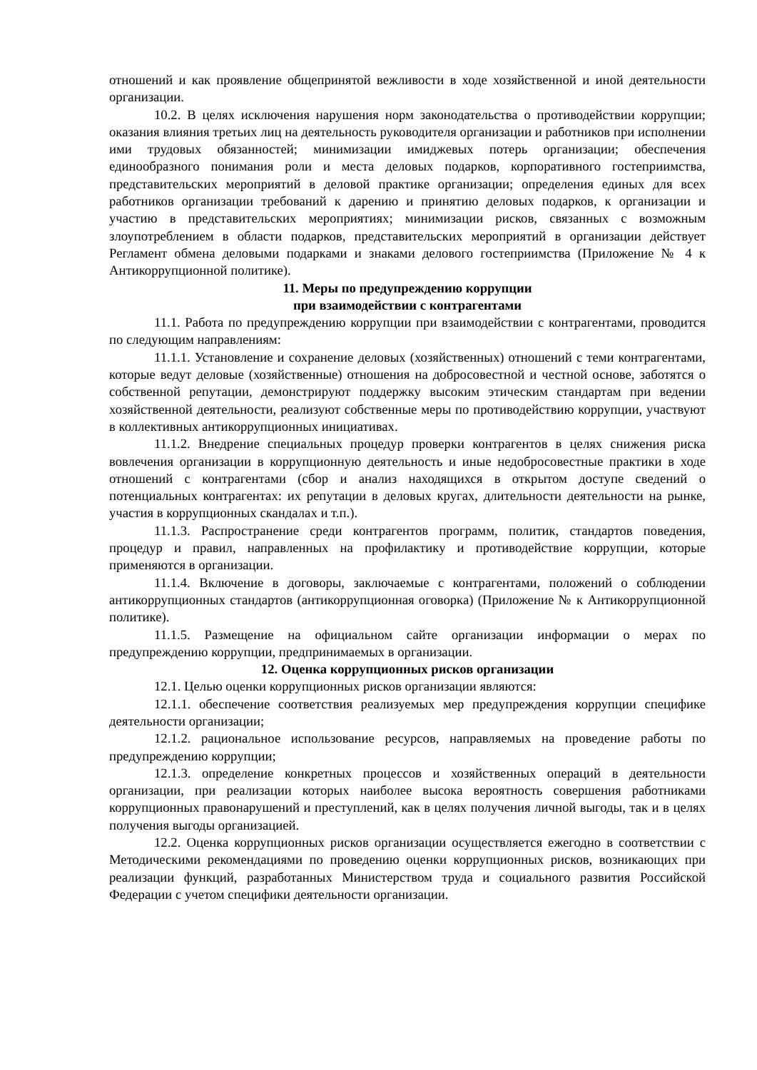отношений и как проявление общепринятой вежливости в ходе хозяйственной и иной деятельности организации.
10.2. В целях исключения нарушения норм законодательства о противодействии коррупции; оказания влияния третьих лиц на деятельность руководителя организации и работников при исполнении ими трудовых обязанностей; минимизации имиджевых потерь организации; обеспечения единообразного понимания роли и места деловых подарков, корпоративного гостеприимства, представительских мероприятий в деловой практике организации; определения единых для всех работников организации требований к дарению и принятию деловых подарков, к организации и участию в представительских мероприятиях; минимизации рисков, связанных с возможным злоупотреблением в области подарков, представительских мероприятий в организации действует Регламент обмена деловыми подарками и знаками делового гостеприимства (Приложение № 4 к Антикоррупционной политике).
11. Меры по предупреждению коррупции
при взаимодействии с контрагентами
11.1. Работа по предупреждению коррупции при взаимодействии с контрагентами, проводится по следующим направлениям:
11.1.1. Установление и сохранение деловых (хозяйственных) отношений с теми контрагентами, которые ведут деловые (хозяйственные) отношения на добросовестной и честной основе, заботятся о собственной репутации, демонстрируют поддержку высоким этическим стандартам при ведении хозяйственной деятельности, реализуют собственные меры по противодействию коррупции, участвуют в коллективных антикоррупционных инициативах.
11.1.2. Внедрение специальных процедур проверки контрагентов в целях снижения риска вовлечения организации в коррупционную деятельность и иные недобросовестные практики в ходе отношений с контрагентами (сбор и анализ находящихся в открытом доступе сведений о потенциальных контрагентах: их репутации в деловых кругах, длительности деятельности на рынке, участия в коррупционных скандалах и т.п.).
11.1.3. Распространение среди контрагентов программ, политик, стандартов поведения, процедур и правил, направленных на профилактику и противодействие коррупции, которые применяются в организации.
11.1.4. Включение в договоры, заключаемые с контрагентами, положений о соблюдении антикоррупционных стандартов (антикоррупционная оговорка) (Приложение № к Антикоррупционной политике).
11.1.5. Размещение на официальном сайте организации информации о мерах по предупреждению коррупции, предпринимаемых в организации.
12. Оценка коррупционных рисков организации
12.1. Целью оценки коррупционных рисков организации являются:
12.1.1. обеспечение соответствия реализуемых мер предупреждения коррупции специфике деятельности организации;
12.1.2. рациональное использование ресурсов, направляемых на проведение работы по предупреждению коррупции;
12.1.3. определение конкретных процессов и хозяйственных операций в деятельности организации, при реализации которых наиболее высока вероятность совершения работниками коррупционных правонарушений и преступлений, как в целях получения личной выгоды, так и в целях получения выгоды организацией.
12.2. Оценка коррупционных рисков организации осуществляется ежегодно в соответствии с Методическими рекомендациями по проведению оценки коррупционных рисков, возникающих при реализации функций, разработанных Министерством труда и социального развития Российской Федерации с учетом специфики деятельности организации.